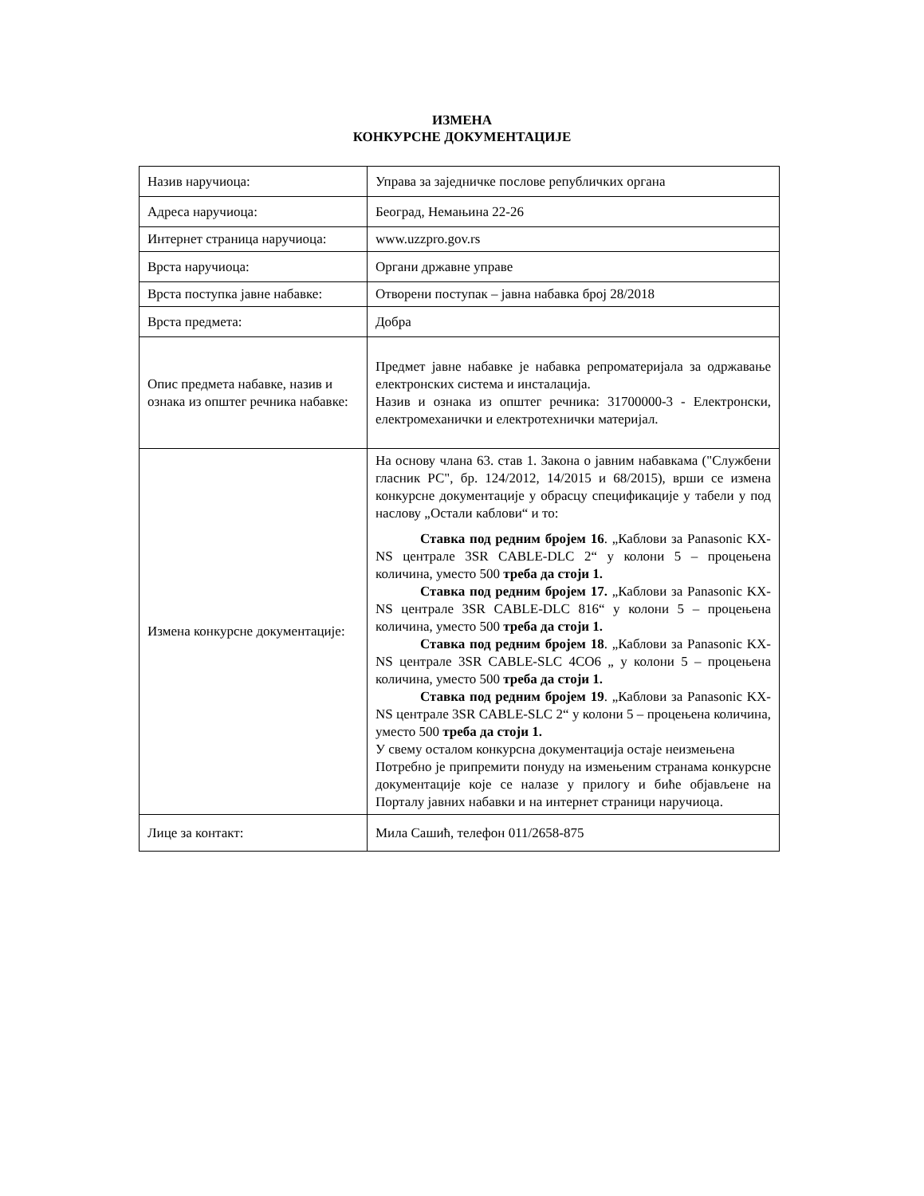ИЗМЕНА
КОНКУРСНЕ ДОКУМЕНТАЦИЈЕ
| Назив наручиоца: | Управа за заједничке послове републичких органа |
| Адреса наручиоца: | Београд, Немањина 22-26 |
| Интернет страница наручиоца: | www.uzzpro.gov.rs |
| Врста наручиоца: | Органи државне управе |
| Врста поступка јавне набавке: | Отворени поступак – јавна набавка број 28/2018 |
| Врста предмета: | Добра |
| Опис предмета набавке, назив и ознака из општег речника набавке: | Предмет јавне набавке је набавка репроматеријала за одржавање електронских система и инсталација. Назив и ознака из општег речника: 31700000-3 - Електронски, електромеханички и електротехнички материјал. |
| Измена конкурсне документације: | На основу члана 63. став 1. Закона о јавним набавкама ("Службени гласник РС", бр. 124/2012, 14/2015 и 68/2015), врши се измена конкурсне документације у обрасцу спецификације у табели у под наслову „Остали каблови“ и то: Ставка под редним бројем 16 . „Каблови за Panasonic KX-NS централе 3SR CABLE-DLC 2“ у колони 5 – процењена количина, уместо 500 треба да стоји 1. Ставка под редним бројем 17. „Каблови за Panasonic KX-NS централе 3SR CABLE-DLC 816“ у колони 5 – процењена количина, уместо 500 треба да стоји 1. Ставка под редним бројем 18 . „Каблови за Panasonic KX-NS централе 3SR CABLE-SLC 4CO6 „ у колони 5 – процењена количина, уместо 500 треба да стоји 1. Ставка под редним бројем 19 . „Каблови за Panasonic KX-NS централе 3SR CABLE-SLC 2“ у колони 5 – процењена количина, уместо 500 треба да стоји 1. У свему осталом конкурсна документација остаје неизмењена Потребно је припремити понуду на измењеним странама конкурсне документације које се налазе у прилогу и биће објављене на Порталу јавних набавки и на интернет страници наручиоца. |
| Лице за контакт: | Мила Сашић, телефон 011/2658-875 |